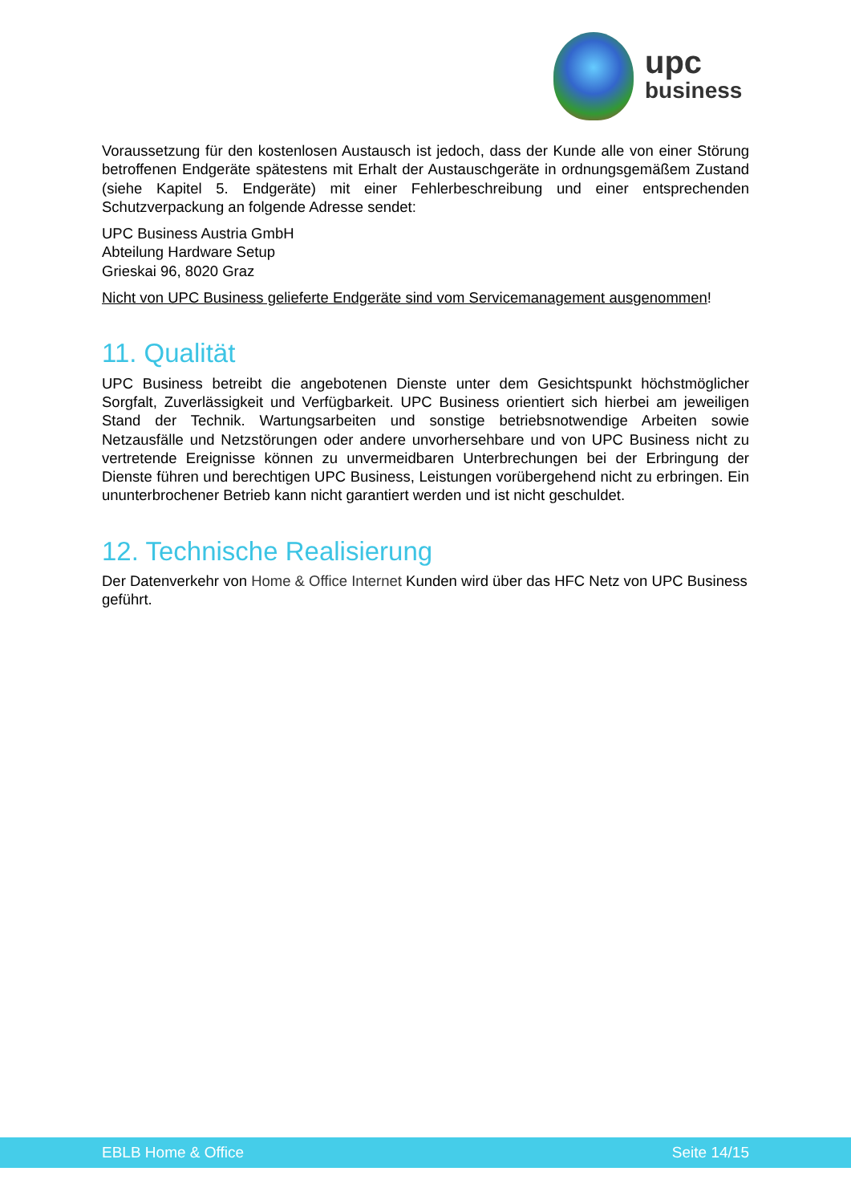upc
business
Voraussetzung für den kostenlosen Austausch ist jedoch, dass der Kunde alle von einer Störung betroffenen Endgeräte spätestens mit Erhalt der Austauschgeräte in ordnungsgemäßem Zustand (siehe Kapitel 5. Endgeräte) mit einer Fehlerbeschreibung und einer entsprechenden Schutzverpackung an folgende Adresse sendet:
UPC Business Austria GmbH
Abteilung Hardware Setup
Grieskai 96, 8020 Graz
Nicht von UPC Business gelieferte Endgeräte sind vom Servicemanagement ausgenommen!
11. Qualität
UPC Business betreibt die angebotenen Dienste unter dem Gesichtspunkt höchstmöglicher Sorgfalt, Zuverlässigkeit und Verfügbarkeit. UPC Business orientiert sich hierbei am jeweiligen Stand der Technik. Wartungsarbeiten und sonstige betriebsnotwendige Arbeiten sowie Netzausfälle und Netzstörungen oder andere unvorhersehbare und von UPC Business nicht zu vertretende Ereignisse können zu unvermeidbaren Unterbrechungen bei der Erbringung der Dienste führen und berechtigen UPC Business, Leistungen vorübergehend nicht zu erbringen. Ein ununterbrochener Betrieb kann nicht garantiert werden und ist nicht geschuldet.
12. Technische Realisierung
Der Datenverkehr von Home & Office Internet Kunden wird über das HFC Netz von UPC Business geführt.
EBLB Home & Office Seite 14/15